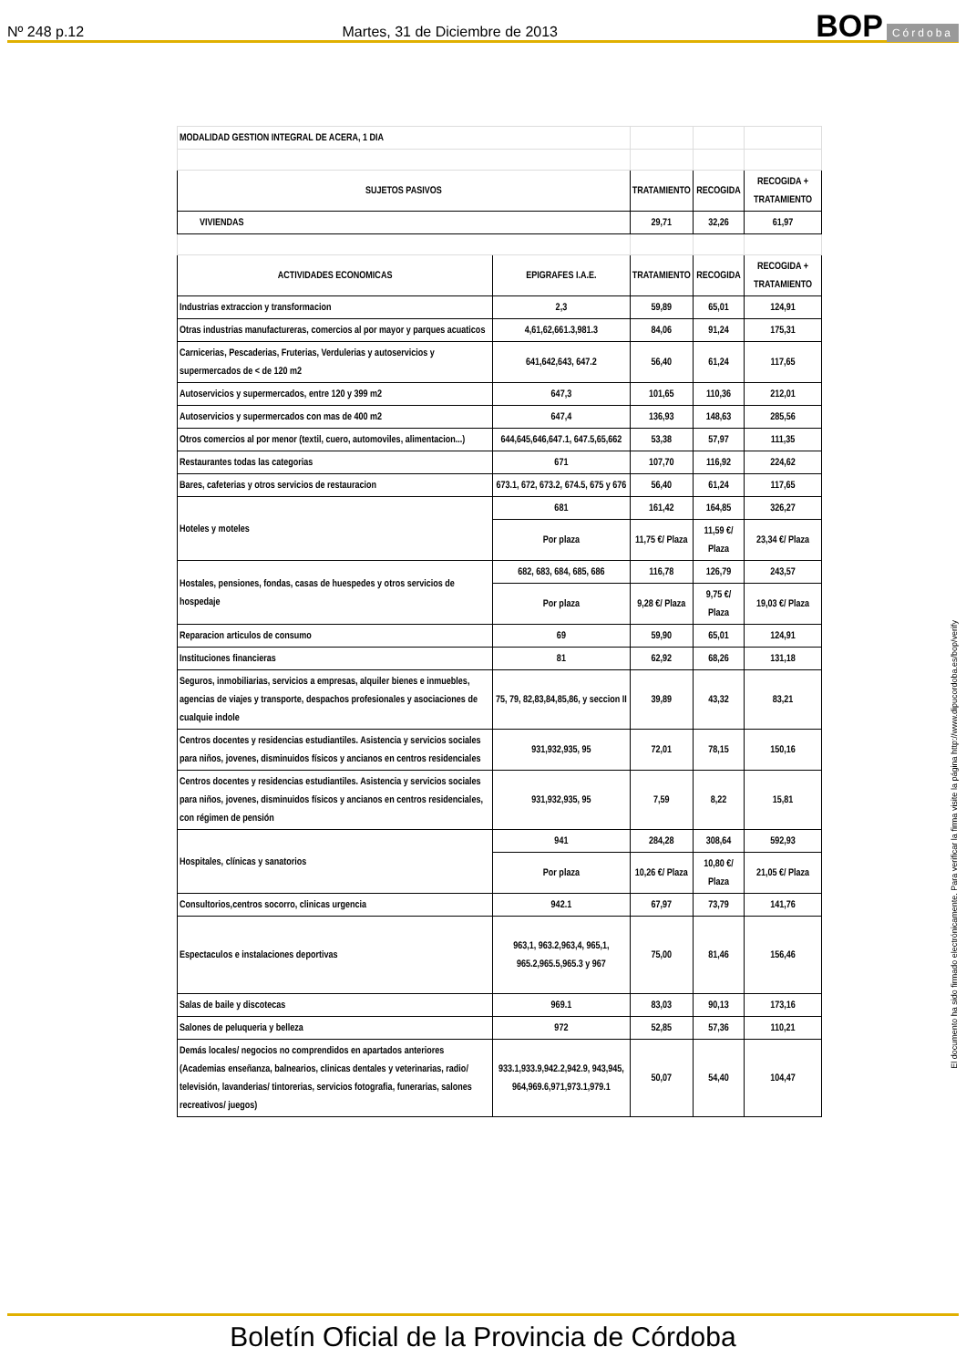Nº 248 p.12 Martes, 31 de Diciembre de 2013 BOP Córdoba
| MODALIDAD GESTION INTEGRAL DE ACERA, 1 DIA | | | | |
| SUJETOS PASIVOS | | TRATAMIENTO | RECOGIDA | RECOGIDA + TRATAMIENTO |
| VIVIENDAS | | 29,71 | 32,26 | 61,97 |
| ACTIVIDADES ECONOMICAS | EPIGRAFES I.A.E. | TRATAMIENTO | RECOGIDA | RECOGIDA + TRATAMIENTO |
| Industrias extraccion y transformacion | 2,3 | 59,89 | 65,01 | 124,91 |
| Otras industrias manufactureras, comercios al por mayor y parques acuaticos | 4,61,62,661.3,981.3 | 84,06 | 91,24 | 175,31 |
| Carnicerias, Pescaderias, Fruterias, Verdulerias y autoservicios y supermercados de < de 120 m2 | 641,642,643, 647.2 | 56,40 | 61,24 | 117,65 |
| Autoservicios y supermercados, entre 120 y 399 m2 | 647,3 | 101,65 | 110,36 | 212,01 |
| Autoservicios y supermercados con mas de 400 m2 | 647,4 | 136,93 | 148,63 | 285,56 |
| Otros comercios al por menor (textil, cuero, automoviles, alimentacion...) | 644,645,646,647.1, 647.5,65,662 | 53,38 | 57,97 | 111,35 |
| Restaurantes todas las categorias | 671 | 107,70 | 116,92 | 224,62 |
| Bares, cafeterias y otros servicios de restauracion | 673.1, 672, 673.2, 674.5, 675 y 676 | 56,40 | 61,24 | 117,65 |
| Hoteles y moteles | 681 | 161,42 | 164,85 | 326,27 |
| | Por plaza | 11,75 €/ Plaza | 11,59 €/ Plaza | 23,34 €/ Plaza |
| Hostales, pensiones, fondas, casas de huespedes y otros servicios de hospedaje | 682, 683, 684, 685, 686 | 116,78 | 126,79 | 243,57 |
| | Por plaza | 9,28 €/ Plaza | 9,75 €/ Plaza | 19,03 €/ Plaza |
| Reparacion articulos de consumo | 69 | 59,90 | 65,01 | 124,91 |
| Instituciones financieras | 81 | 62,92 | 68,26 | 131,18 |
| Seguros, inmobiliarias, servicios a empresas, alquiler bienes e inmuebles, agencias de viajes y transporte, despachos profesionales y asociaciones de cualquie indole | 75, 79, 82,83,84,85,86, y seccion II | 39,89 | 43,32 | 83,21 |
| Centros docentes y residencias estudiantiles. Asistencia y servicios sociales para niños, jovenes, disminuidos físicos y ancianos en centros residenciales | 931,932,935, 95 | 72,01 | 78,15 | 150,16 |
| Centros docentes y residencias estudiantiles. Asistencia y servicios sociales para niños, jovenes, disminuidos físicos y ancianos en centros residenciales, con régimen de pensión | 931,932,935, 95 | 7,59 | 8,22 | 15,81 |
| Hospitales, clínicas y sanatorios | 941 | 284,28 | 308,64 | 592,93 |
| | Por plaza | 10,26 €/ Plaza | 10,80 €/ Plaza | 21,05 €/ Plaza |
| Consultorios,centros socorro, clinicas urgencia | 942.1 | 67,97 | 73,79 | 141,76 |
| Espectaculos e instalaciones deportivas | 963,1, 963.2,963,4, 965,1, 965.2,965.5,965.3 y 967 | 75,00 | 81,46 | 156,46 |
| Salas de baile y discotecas | 969.1 | 83,03 | 90,13 | 173,16 |
| Salones de peluqueria y belleza | 972 | 52,85 | 57,36 | 110,21 |
| Demás locales/ negocios no comprendidos en apartados anteriores (Academias enseñanza, balnearios, clinicas dentales y veterinarias, radio/ televisión, lavanderias/ tintorerias, servicios fotografia, funerarias, salones recreativos/ juegos) | 933.1,933.9,942.2,942.9, 943,945, 964,969.6,971,973.1,979.1 | 50,07 | 54,40 | 104,47 |
El documento ha sido firmado electrónicamente. Para verificar la firma visite la página http://www.dipucordoba.es/bop/verify
Boletín Oficial de la Provincia de Córdoba